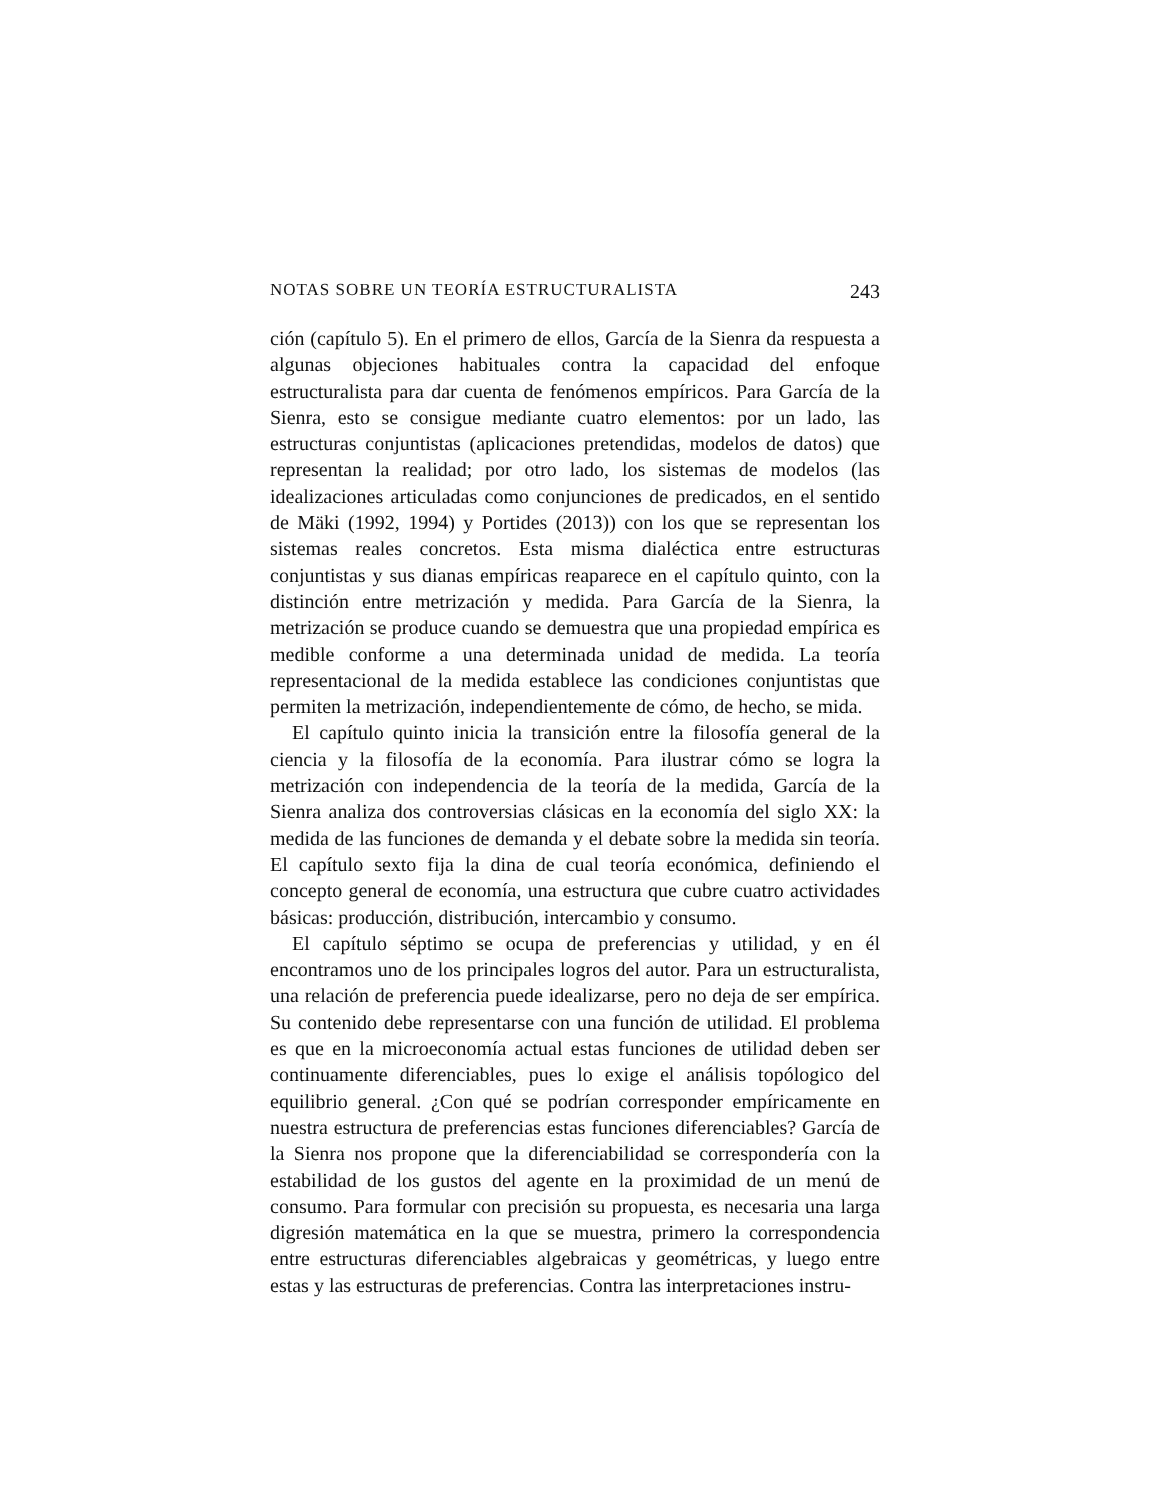NOTAS SOBRE UN TEORÍA ESTRUCTURALISTA 243
ción (capítulo 5). En el primero de ellos, García de la Sienra da respuesta a algunas objeciones habituales contra la capacidad del enfoque estructuralista para dar cuenta de fenómenos empíricos. Para García de la Sienra, esto se consigue mediante cuatro elementos: por un lado, las estructuras conjuntistas (aplicaciones pretendidas, modelos de datos) que representan la realidad; por otro lado, los sistemas de modelos (las idealizaciones articuladas como conjunciones de predicados, en el sentido de Mäki (1992, 1994) y Portides (2013)) con los que se representan los sistemas reales concretos. Esta misma dialéctica entre estructuras conjuntistas y sus dianas empíricas reaparece en el capítulo quinto, con la distinción entre metrización y medida. Para García de la Sienra, la metrización se produce cuando se demuestra que una propiedad empírica es medible conforme a una determinada unidad de medida. La teoría representacional de la medida establece las condiciones conjuntistas que permiten la metrización, independientemente de cómo, de hecho, se mida.
El capítulo quinto inicia la transición entre la filosofía general de la ciencia y la filosofía de la economía. Para ilustrar cómo se logra la metrización con independencia de la teoría de la medida, García de la Sienra analiza dos controversias clásicas en la economía del siglo XX: la medida de las funciones de demanda y el debate sobre la medida sin teoría. El capítulo sexto fija la dina de cual teoría económica, definiendo el concepto general de economía, una estructura que cubre cuatro actividades básicas: producción, distribución, intercambio y consumo.
El capítulo séptimo se ocupa de preferencias y utilidad, y en él encontramos uno de los principales logros del autor. Para un estructuralista, una relación de preferencia puede idealizarse, pero no deja de ser empírica. Su contenido debe representarse con una función de utilidad. El problema es que en la microeconomía actual estas funciones de utilidad deben ser continuamente diferenciables, pues lo exige el análisis topólogico del equilibrio general. ¿Con qué se podrían corresponder empíricamente en nuestra estructura de preferencias estas funciones diferenciables? García de la Sienra nos propone que la diferenciabilidad se correspondería con la estabilidad de los gustos del agente en la proximidad de un menú de consumo. Para formular con precisión su propuesta, es necesaria una larga digresión matemática en la que se muestra, primero la correspondencia entre estructuras diferenciables algebraicas y geométricas, y luego entre estas y las estructuras de preferencias. Contra las interpretaciones instru-